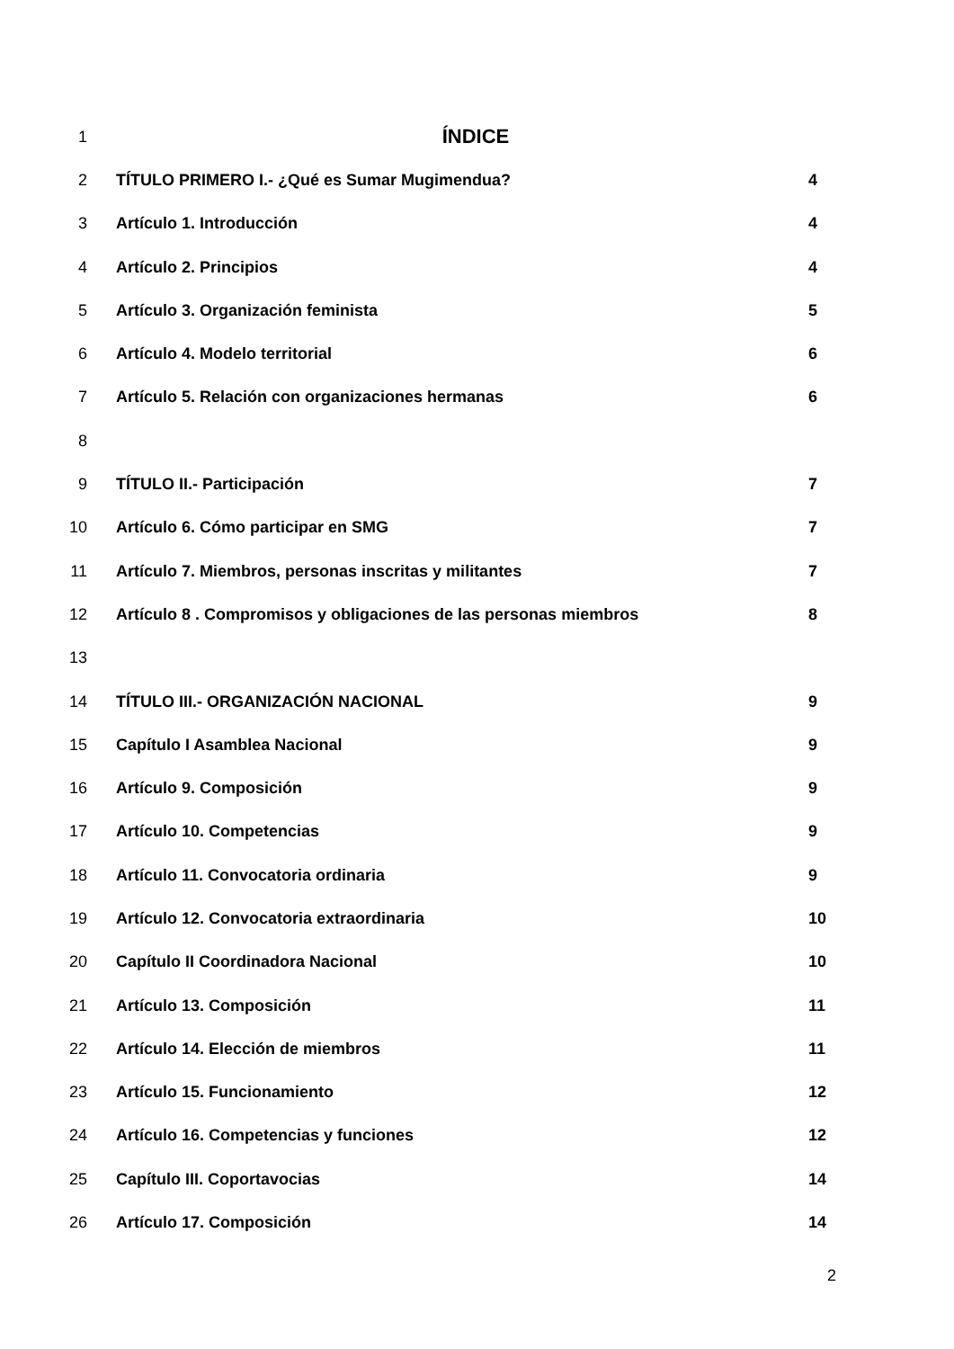1 ÍNDICE
2 TÍTULO PRIMERO I.- ¿Qué es Sumar Mugimendua? 4
3 Artículo 1. Introducción 4
4 Artículo 2. Principios 4
5 Artículo 3. Organización feminista 5
6 Artículo 4. Modelo territorial 6
7 Artículo 5. Relación con organizaciones hermanas 6
8
9 TÍTULO II.- Participación 7
10 Artículo 6. Cómo participar en SMG 7
11 Artículo 7. Miembros, personas inscritas y militantes 7
12 Artículo 8 . Compromisos y obligaciones de las personas miembros 8
13
14 TÍTULO III.- ORGANIZACIÓN NACIONAL 9
15 Capítulo I Asamblea Nacional 9
16 Artículo 9. Composición 9
17 Artículo 10. Competencias 9
18 Artículo 11. Convocatoria ordinaria 9
19 Artículo 12. Convocatoria extraordinaria 10
20 Capítulo II Coordinadora Nacional 10
21 Artículo 13. Composición 11
22 Artículo 14. Elección de miembros 11
23 Artículo 15. Funcionamiento 12
24 Artículo 16. Competencias y funciones 12
25 Capítulo III. Coportavocias 14
26 Artículo 17. Composición 14
2